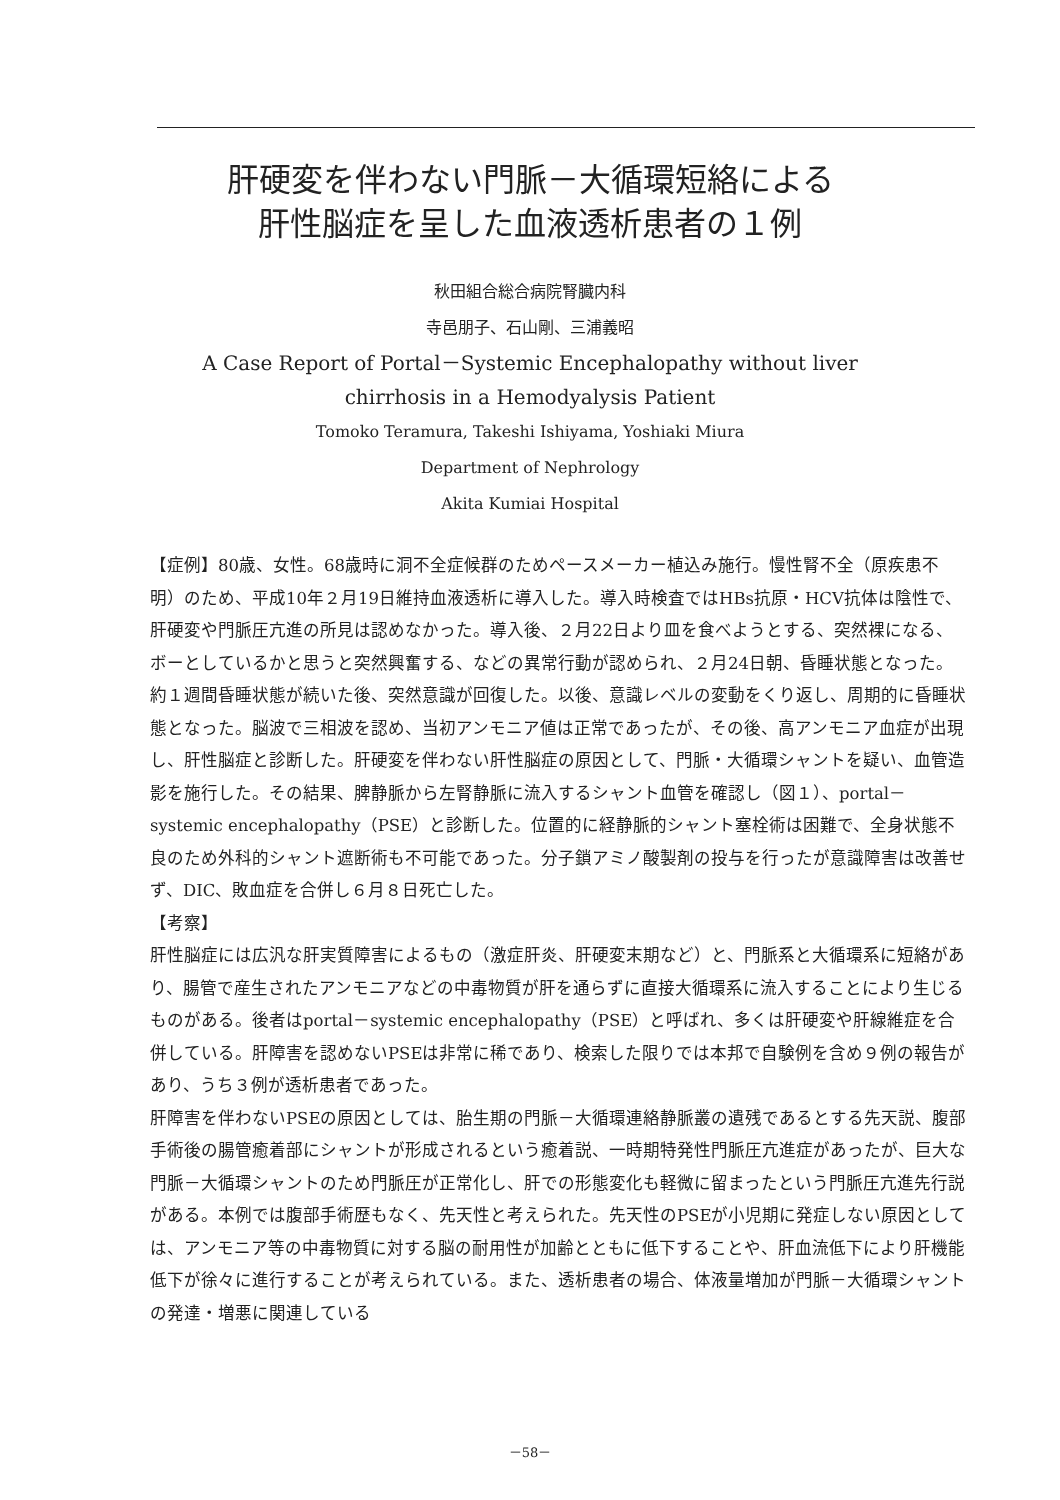肝硬変を伴わない門脈－大循環短絡による
肝性脳症を呈した血液透析患者の１例
秋田組合総合病院腎臓内科
寺邑朋子、石山剛、三浦義昭
A Case Report of Portal－Systemic Encephalopathy without liver
chirrhosis in a Hemodyalysis Patient
Tomoko Teramura, Takeshi Ishiyama, Yoshiaki Miura
Department of Nephrology
Akita Kumiai Hospital
【症例】80歳、女性。68歳時に洞不全症候群のためペースメーカー植込み施行。慢性腎不全（原疾患不明）のため、平成10年２月19日維持血液透析に導入した。導入時検査ではHBs抗原・HCV抗体は陰性で、肝硬変や門脈圧亢進の所見は認めなかった。導入後、２月22日より皿を食べようとする、突然裸になる、ボーとしているかと思うと突然興奮する、などの異常行動が認められ、２月24日朝、昏睡状態となった。約１週間昏睡状態が続いた後、突然意識が回復した。以後、意識レベルの変動をくり返し、周期的に昏睡状態となった。脳波で三相波を認め、当初アンモニア値は正常であったが、その後、高アンモニア血症が出現し、肝性脳症と診断した。肝硬変を伴わない肝性脳症の原因として、門脈・大循環シャントを疑い、血管造影を施行した。その結果、脾静脈から左腎静脈に流入するシャント血管を確認し（図１）、portal－systemic encephalopathy（PSE）と診断した。位置的に経静脈的シャント塞栓術は困難で、全身状態不良のため外科的シャント遮断術も不可能であった。分子鎖アミノ酸製剤の投与を行ったが意識障害は改善せず、DIC、敗血症を合併し６月８日死亡した。
【考察】
肝性脳症には広汎な肝実質障害によるもの（激症肝炎、肝硬変末期など）と、門脈系と大循環系に短絡があり、腸管で産生されたアンモニアなどの中毒物質が肝を通らずに直接大循環系に流入することにより生じるものがある。後者はportal－systemic encephalopathy（PSE）と呼ばれ、多くは肝硬変や肝線維症を合併している。肝障害を認めないPSEは非常に稀であり、検索した限りでは本邦で自験例を含め９例の報告があり、うち３例が透析患者であった。
肝障害を伴わないPSEの原因としては、胎生期の門脈－大循環連絡静脈叢の遺残であるとする先天説、腹部手術後の腸管癒着部にシャントが形成されるという癒着説、一時期特発性門脈圧亢進症があったが、巨大な門脈－大循環シャントのため門脈圧が正常化し、肝での形態変化も軽微に留まったという門脈圧亢進先行説がある。本例では腹部手術歴もなく、先天性と考えられた。先天性のPSEが小児期に発症しない原因としては、アンモニア等の中毒物質に対する脳の耐用性が加齢とともに低下することや、肝血流低下により肝機能低下が徐々に進行することが考えられている。また、透析患者の場合、体液量増加が門脈－大循環シャントの発達・増悪に関連している
－58－